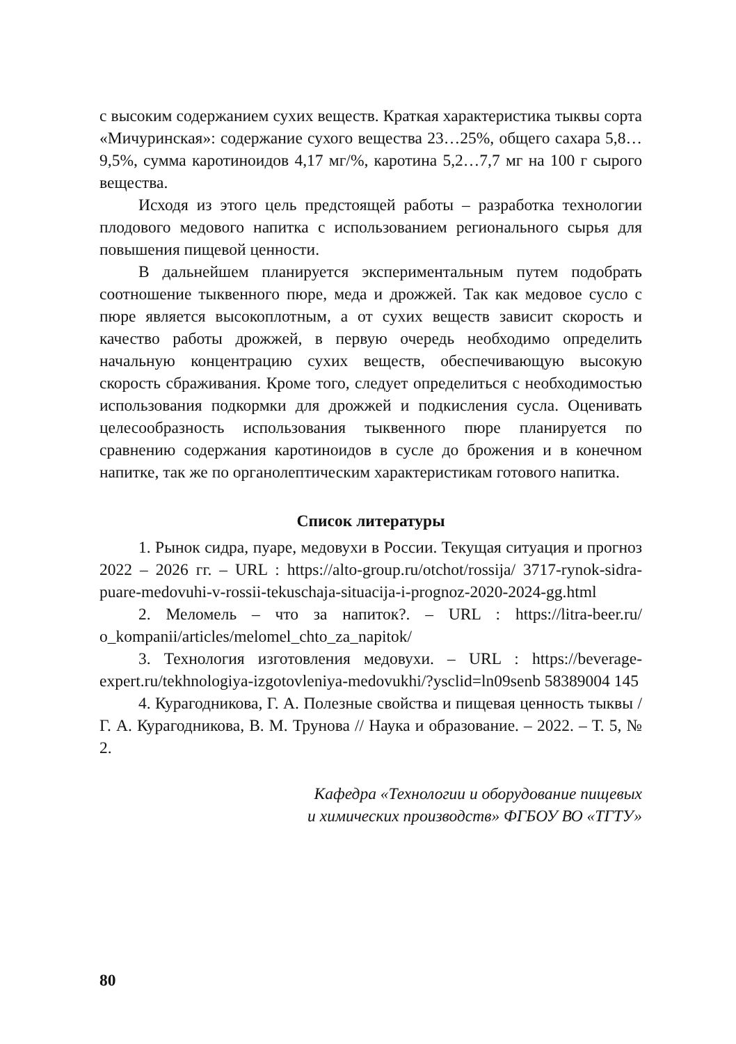с высоким содержанием сухих веществ. Краткая характеристика тыквы сорта «Мичуринская»: содержание сухого вещества 23…25%, общего сахара 5,8…9,5%, сумма каротиноидов 4,17 мг/%, каротина 5,2…7,7 мг на 100 г сырого вещества.
Исходя из этого цель предстоящей работы – разработка технологии плодового медового напитка с использованием регионального сырья для повышения пищевой ценности.
В дальнейшем планируется экспериментальным путем подобрать соотношение тыквенного пюре, меда и дрожжей. Так как медовое сусло с пюре является высокоплотным, а от сухих веществ зависит скорость и качество работы дрожжей, в первую очередь необходимо определить начальную концентрацию сухих веществ, обеспечивающую высокую скорость сбраживания. Кроме того, следует определиться с необходимостью использования подкормки для дрожжей и подкисления сусла. Оценивать целесообразность использования тыквенного пюре планируется по сравнению содержания каротиноидов в сусле до брожения и в конечном напитке, так же по органолептическим характеристикам готового напитка.
Список литературы
1. Рынок сидра, пуаре, медовухи в России. Текущая ситуация и прогноз 2022 – 2026 гг. – URL : https://alto-group.ru/otchot/rossija/ 3717-rynok-sidra-puare-medovuhi-v-rossii-tekuschaja-situacija-i-prognoz-2020-2024-gg.html
2. Меломель – что за напиток?. – URL : https://litra-beer.ru/ o_kompanii/articles/melomel_chto_za_napitok/
3. Технология изготовления медовухи. – URL : https://beverage-expert.ru/tekhnologiya-izgotovleniya-medovukhi/?ysclid=ln09senb 58389004 145
4. Курагодникова, Г. А. Полезные свойства и пищевая ценность тыквы / Г. А. Курагодникова, В. М. Трунова // Наука и образование. – 2022. – Т. 5, № 2.
Кафедра «Технологии и оборудование пищевых
и химических производств» ФГБОУ ВО «ТГТУ»
80